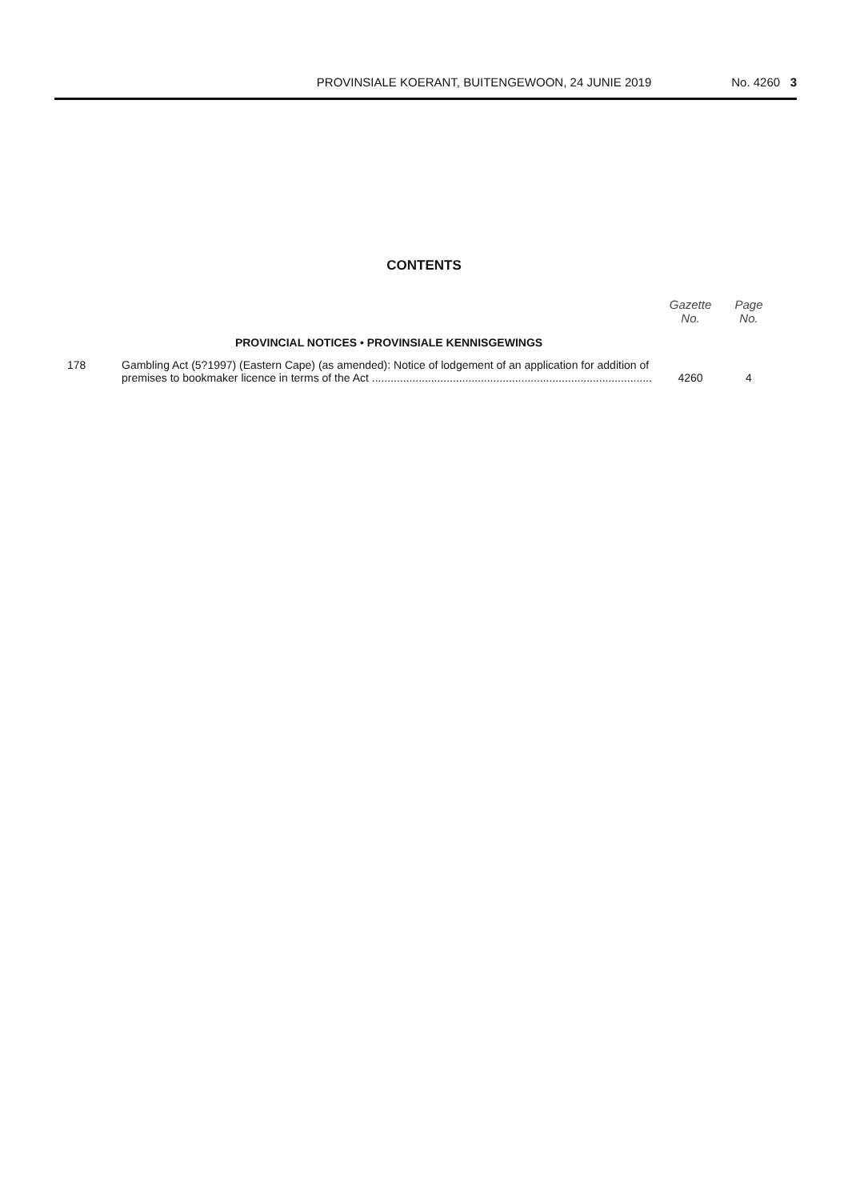PROVINSIALE KOERANT, BUITENGEWOON, 24 JUNIE 2019 No. 4260 3
CONTENTS
| | | Gazette No. | Page No. |
| --- | --- | --- | --- |
| | PROVINCIAL NOTICES • PROVINSIALE KENNISGEWINGS | | |
| 178 | Gambling Act (5?1997) (Eastern Cape) (as amended): Notice of lodgement of an application for addition of premises to bookmaker licence in terms of the Act .......................................................................................... | 4260 | 4 |